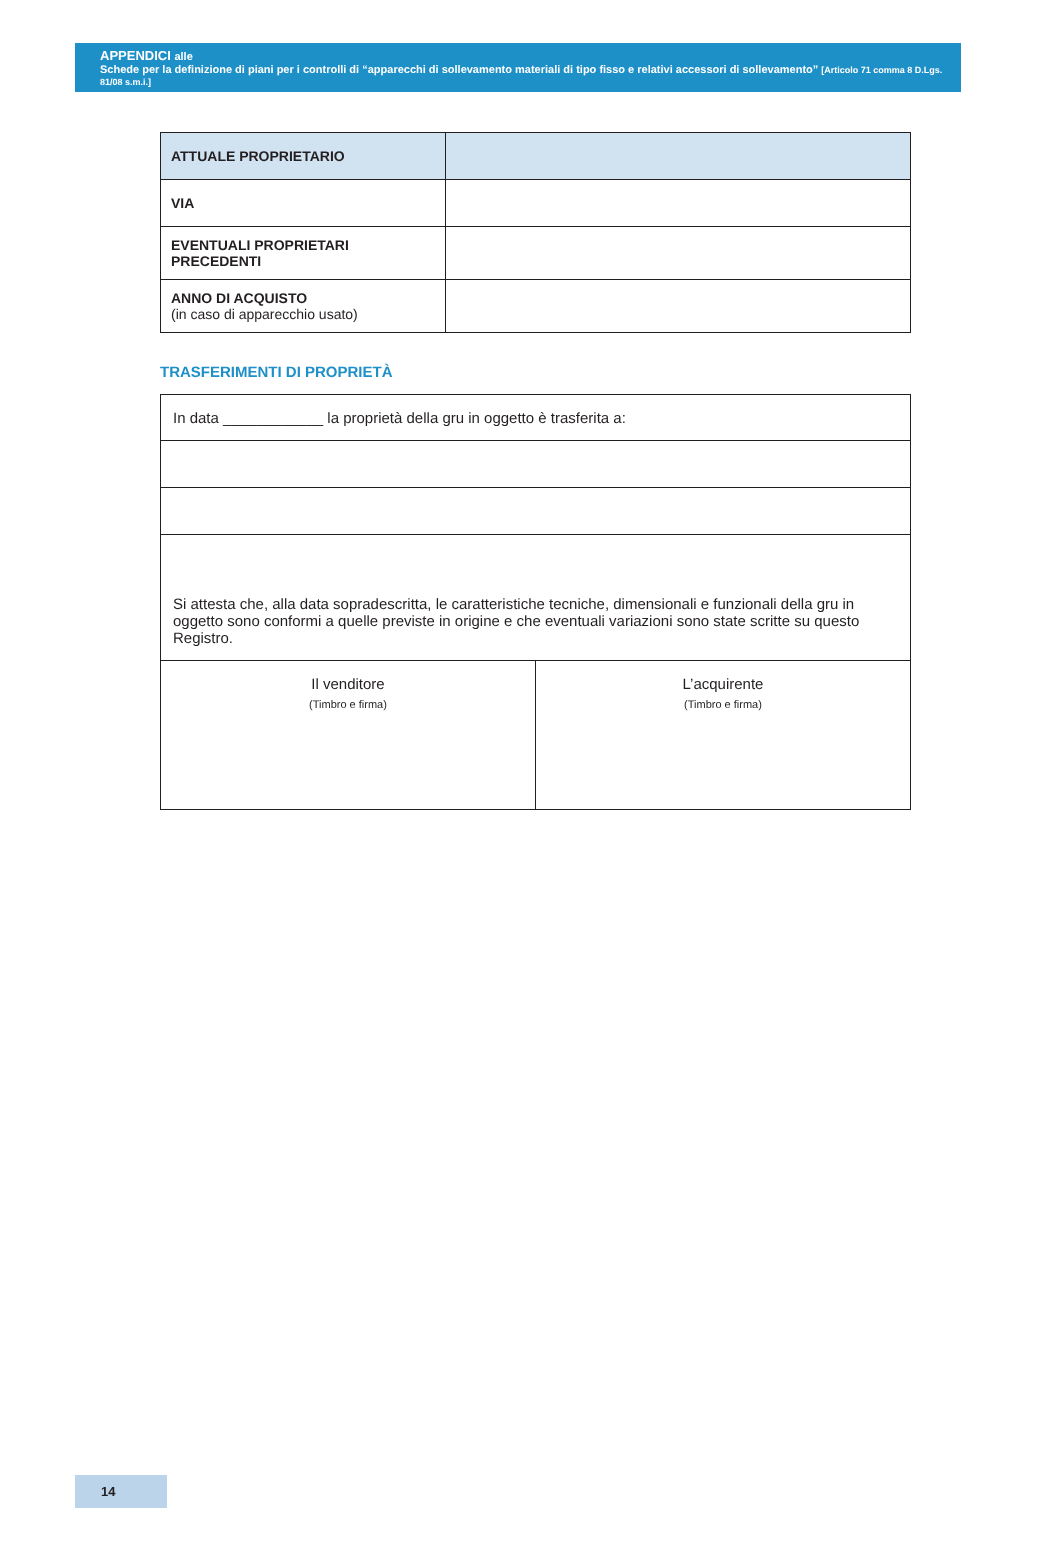APPENDICI alle
Schede per la definizione di piani per i controlli di “apparecchi di sollevamento materiali di tipo fisso e relativi accessori di sollevamento” [Articolo 71 comma 8 D.Lgs. 81/08 s.m.i.]
| ATTUALE PROPRIETARIO | |
| VIA | |
| EVENTUALI PROPRIETARI PRECEDENTI | |
| ANNO DI ACQUISTO (in caso di apparecchio usato) | |
TRASFERIMENTI DI PROPRIETÀ
In data ____________ la proprietà della gru in oggetto è trasferita a:
Si attesta che, alla data sopradescritta, le caratteristiche tecniche, dimensionali e funzionali della gru in oggetto sono conformi a quelle previste in origine e che eventuali variazioni sono state scritte su questo Registro.
Il venditore
(Timbro e firma)
L’acquirente
(Timbro e firma)
14